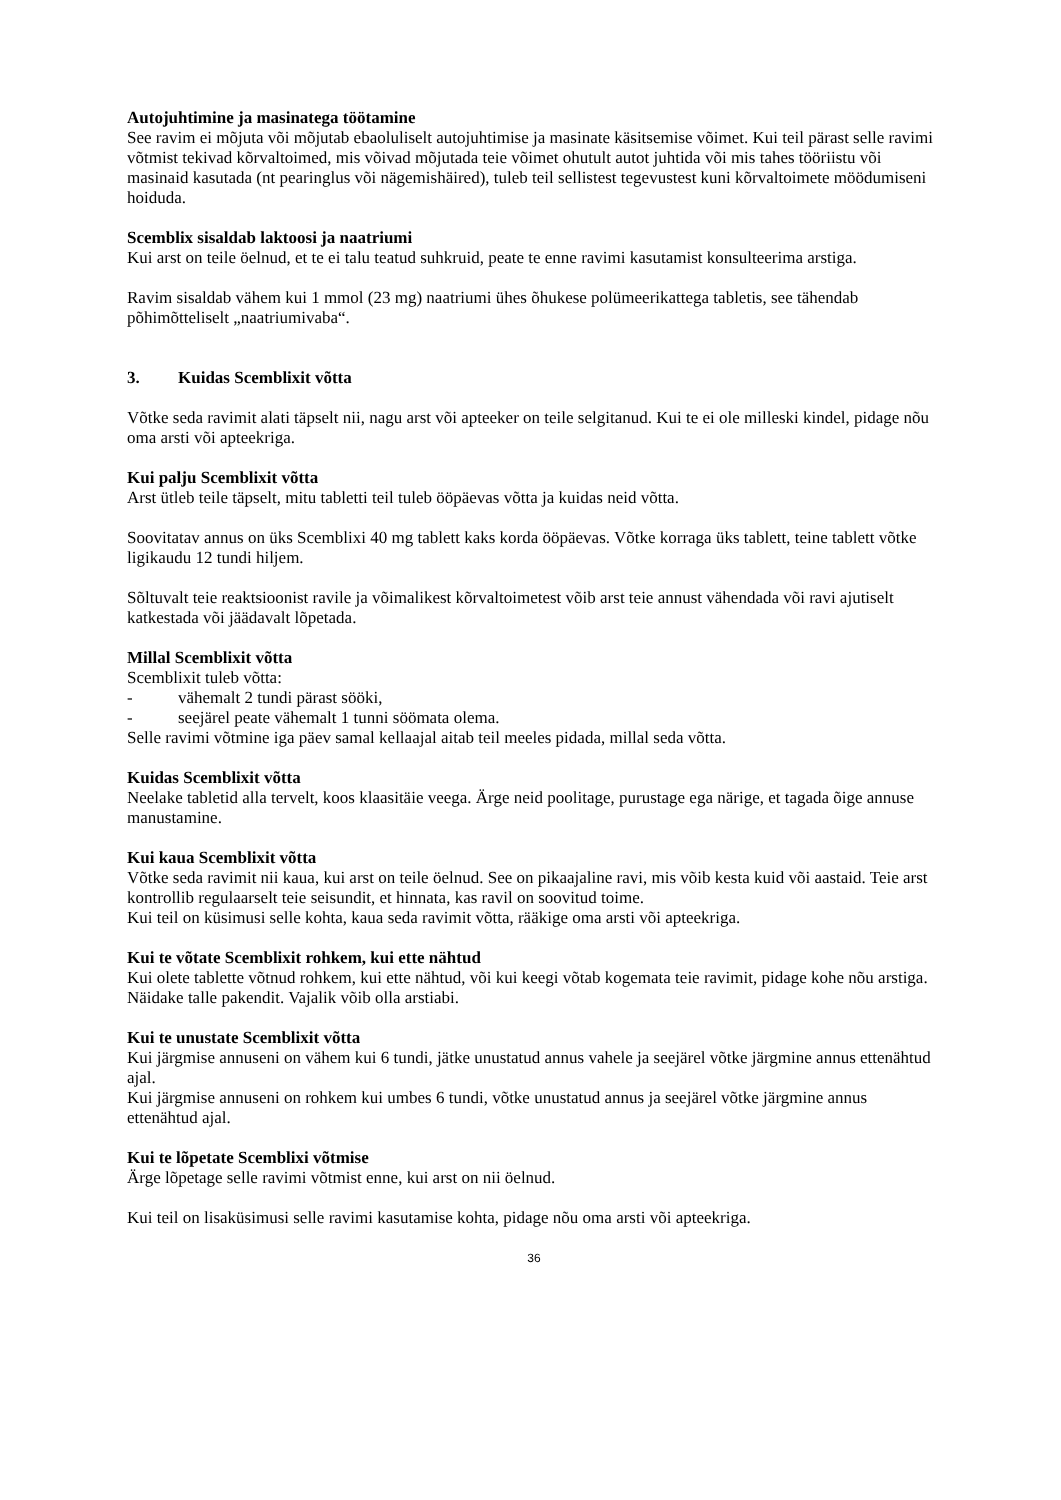Autojuhtimine ja masinatega töötamine
See ravim ei mõjuta või mõjutab ebaoluliselt autojuhtimise ja masinate käsitsemise võimet. Kui teil pärast selle ravimi võtmist tekivad kõrvaltoimed, mis võivad mõjutada teie võimet ohutult autot juhtida või mis tahes tööriistu või masinaid kasutada (nt pearinglus või nägemishäired), tuleb teil sellistest tegevustest kuni kõrvaltoimete möödumiseni hoiduda.
Scemblix sisaldab laktoosi ja naatriumi
Kui arst on teile öelnud, et te ei talu teatud suhkruid, peate te enne ravimi kasutamist konsulteerima arstiga.
Ravim sisaldab vähem kui 1 mmol (23 mg) naatriumi ühes õhukese polümeerikattega tabletis, see tähendab põhimõtteliselt „naatriumivaba“.
3. Kuidas Scemblixit võtta
Võtke seda ravimit alati täpselt nii, nagu arst või apteeker on teile selgitanud. Kui te ei ole milleski kindel, pidage nõu oma arsti või apteekriga.
Kui palju Scemblixit võtta
Arst ütleb teile täpselt, mitu tabletti teil tuleb ööpäevas võtta ja kuidas neid võtta.
Soovitatav annus on üks Scemblixi 40 mg tablett kaks korda ööpäevas. Võtke korraga üks tablett, teine tablett võtke ligikaudu 12 tundi hiljem.
Sõltuvalt teie reaktsioonist ravile ja võimalikest kõrvaltoimetest võib arst teie annust vähendada või ravi ajutiselt katkestada või jäädavalt lõpetada.
Millal Scemblixit võtta
Scemblixit tuleb võtta:
- vähemalt 2 tundi pärast sööki,
- seejärel peate vähemalt 1 tunni söömata olema.
Selle ravimi võtmine iga päev samal kellaajal aitab teil meeles pidada, millal seda võtta.
Kuidas Scemblixit võtta
Neelake tabletid alla tervelt, koos klaasitäie veega. Ärge neid poolitage, purustage ega närige, et tagada õige annuse manustamine.
Kui kaua Scemblixit võtta
Võtke seda ravimit nii kaua, kui arst on teile öelnud. See on pikaajaline ravi, mis võib kesta kuid või aastaid. Teie arst kontrollib regulaarselt teie seisundit, et hinnata, kas ravil on soovitud toime.
Kui teil on küsimusi selle kohta, kaua seda ravimit võtta, rääkige oma arsti või apteekriga.
Kui te võtate Scemblixit rohkem, kui ette nähtud
Kui olete tablette võtnud rohkem, kui ette nähtud, või kui keegi võtab kogemata teie ravimit, pidage kohe nõu arstiga. Näidake talle pakendit. Vajalik võib olla arstiabi.
Kui te unustate Scemblixit võtta
Kui järgmise annuseni on vähem kui 6 tundi, jätke unustatud annus vahele ja seejärel võtke järgmine annus ettenähtud ajal.
Kui järgmise annuseni on rohkem kui umbes 6 tundi, võtke unustatud annus ja seejärel võtke järgmine annus ettenähtud ajal.
Kui te lõpetate Scemblixi võtmise
Ärge lõpetage selle ravimi võtmist enne, kui arst on nii öelnud.
Kui teil on lisaküsimusi selle ravimi kasutamise kohta, pidage nõu oma arsti või apteekriga.
36